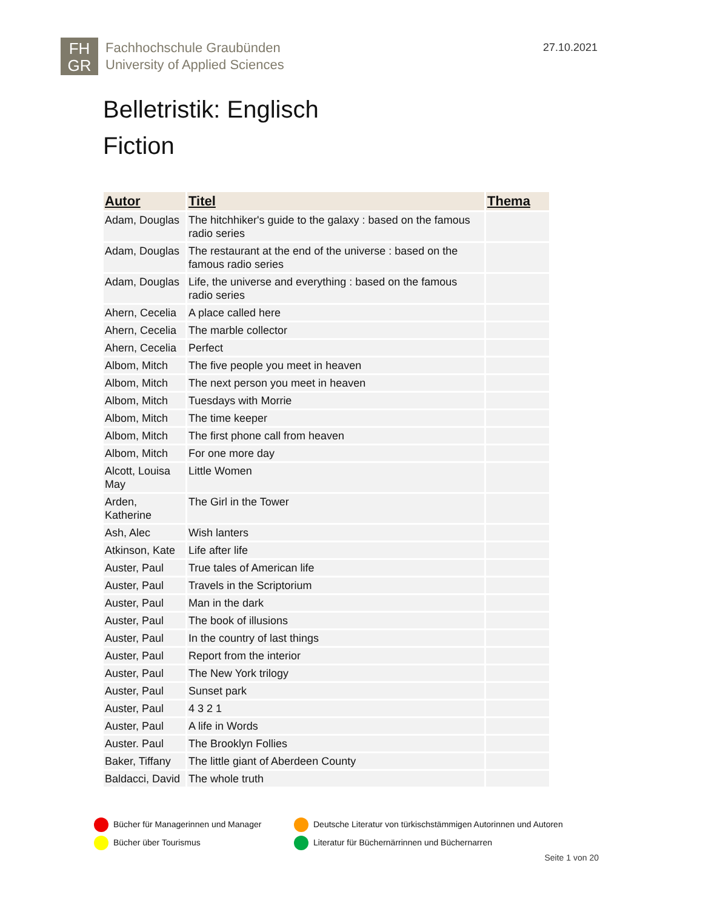FH
GR
Fachhochschule Graubünden
University of Applied Sciences
27.10.2021
Belletristik: Englisch
Fiction
| Autor | Titel | Thema |
| --- | --- | --- |
| Adam, Douglas | The hitchhiker's guide to the galaxy : based on the famous radio series | |
| Adam, Douglas | The restaurant at the end of the universe : based on the famous radio series | |
| Adam, Douglas | Life, the universe and everything : based on the famous radio series | |
| Ahern, Cecelia | A place called here | |
| Ahern, Cecelia | The marble collector | |
| Ahern, Cecelia | Perfect | |
| Albom, Mitch | The five people you meet in heaven | |
| Albom, Mitch | The next person you meet in heaven | |
| Albom, Mitch | Tuesdays with Morrie | |
| Albom, Mitch | The time keeper | |
| Albom, Mitch | The first phone call from heaven | |
| Albom, Mitch | For one more day | |
| Alcott, Louisa May | Little Women | |
| Arden, Katherine | The Girl in the Tower | |
| Ash, Alec | Wish lanters | |
| Atkinson, Kate | Life after life | |
| Auster, Paul | True tales of American life | |
| Auster, Paul | Travels in the Scriptorium | |
| Auster, Paul | Man in the dark | |
| Auster, Paul | The book of illusions | |
| Auster, Paul | In the country of last things | |
| Auster, Paul | Report from the interior | |
| Auster, Paul | The New York trilogy | |
| Auster, Paul | Sunset park | |
| Auster, Paul | 4 3 2 1 | |
| Auster, Paul | A life in Words | |
| Auster. Paul | The Brooklyn Follies | |
| Baker, Tiffany | The little giant of Aberdeen County | |
| Baldacci, David | The whole truth | |
Bücher für Managerinnen und Manager
Deutsche Literatur von türkischstämmigen Autorinnen und Autoren
Bücher über Tourismus
Literatur für Büchernärrinnen und Büchernarren
Seite 1 von 20